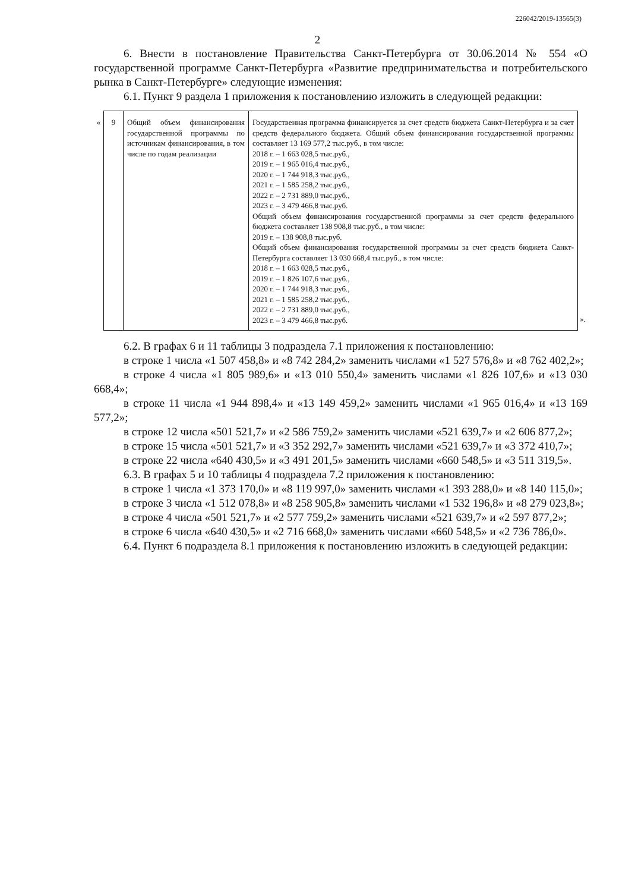226042/2019-13565(3)
2
6. Внести в постановление Правительства Санкт-Петербурга от 30.06.2014 № 554 «О государственной программе Санкт-Петербурга «Развитие предпринимательства и потребительского рынка в Санкт-Петербурге» следующие изменения:
6.1. Пункт 9 раздела 1 приложения к постановлению изложить в следующей редакции:
| « | 9 | Общий объем финансирования государственной программы по источникам финансирования, в том числе по годам реализации | Государственная программа финансируется за счет средств бюджета Санкт-Петербурга и за счет средств федерального бюджета. Общий объем финансирования государственной программы составляет 13 169 577,2 тыс.руб., в том числе: 2018 г. – 1 663 028,5 тыс.руб., 2019 г. – 1 965 016,4 тыс.руб., 2020 г. – 1 744 918,3 тыс.руб., 2021 г. – 1 585 258,2 тыс.руб., 2022 г. – 2 731 889,0 тыс.руб., 2023 г. – 3 479 466,8 тыс.руб. Общий объем финансирования государственной программы за счет средств федерального бюджета составляет 138 908,8 тыс.руб., в том числе: 2019 г. – 138 908,8 тыс.руб. Общий объем финансирования государственной программы за счет средств бюджета Санкт-Петербурга составляет 13 030 668,4 тыс.руб., в том числе: 2018 г. – 1 663 028,5 тыс.руб., 2019 г. – 1 826 107,6 тыс.руб., 2020 г. – 1 744 918,3 тыс.руб., 2021 г. – 1 585 258,2 тыс.руб., 2022 г. – 2 731 889,0 тыс.руб., 2023 г. – 3 479 466,8 тыс.руб. | ». |
6.2. В графах 6 и 11 таблицы 3 подраздела 7.1 приложения к постановлению:
в строке 1 числа «1 507 458,8» и «8 742 284,2» заменить числами «1 527 576,8» и «8 762 402,2»;
в строке 4 числа «1 805 989,6» и «13 010 550,4» заменить числами «1 826 107,6» и «13 030 668,4»;
в строке 11 числа «1 944 898,4» и «13 149 459,2» заменить числами «1 965 016,4» и «13 169 577,2»;
в строке 12 числа «501 521,7» и «2 586 759,2» заменить числами «521 639,7» и «2 606 877,2»;
в строке 15 числа «501 521,7» и «3 352 292,7» заменить числами «521 639,7» и «3 372 410,7»;
в строке 22 числа «640 430,5» и «3 491 201,5» заменить числами «660 548,5» и «3 511 319,5».
6.3. В графах 5 и 10 таблицы 4 подраздела 7.2 приложения к постановлению:
в строке 1 числа «1 373 170,0» и «8 119 997,0» заменить числами «1 393 288,0» и «8 140 115,0»;
в строке 3 числа «1 512 078,8» и «8 258 905,8» заменить числами «1 532 196,8» и «8 279 023,8»;
в строке 4 числа «501 521,7» и «2 577 759,2» заменить числами «521 639,7» и «2 597 877,2»;
в строке 6 числа «640 430,5» и «2 716 668,0» заменить числами «660 548,5» и «2 736 786,0».
6.4. Пункт 6 подраздела 8.1 приложения к постановлению изложить в следующей редакции: